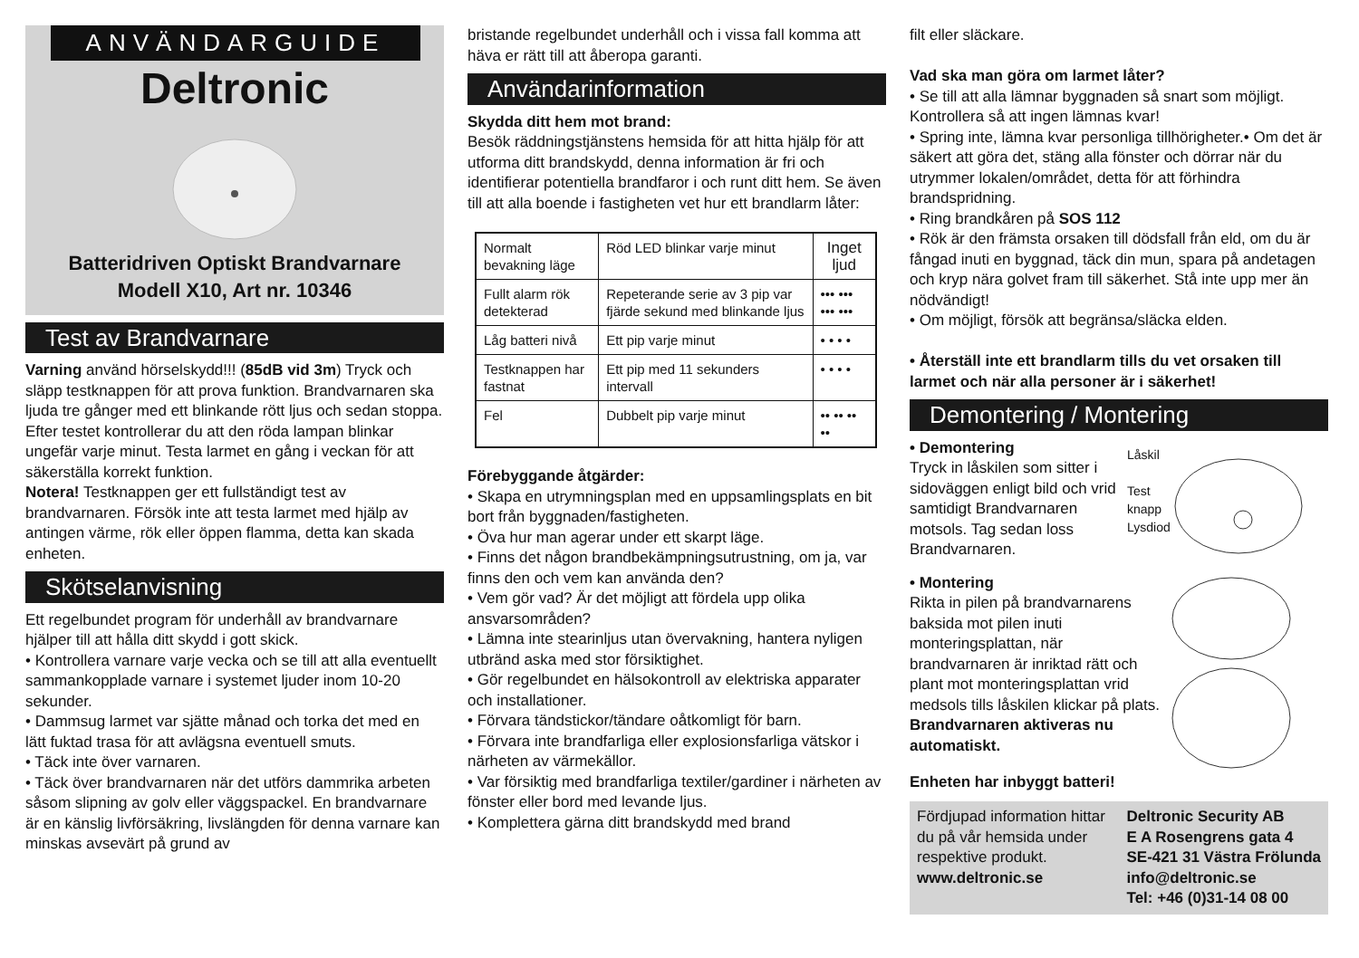ANVÄNDARGUIDE
Deltronic
Batteridriven Optiskt Brandvarnare
Modell X10, Art nr. 10346
Test av Brandvarnare
Varning använd hörselskydd!!! (85dB vid 3m) Tryck och släpp testknappen för att prova funktion. Brandvarnaren ska ljuda tre gånger med ett blinkande rött ljus och sedan stoppa. Efter testet kontrollerar du att den röda lampan blinkar ungefär varje minut. Testa larmet en gång i veckan för att säkerställa korrekt funktion.
Notera! Testknappen ger ett fullständigt test av brandvarnaren. Försök inte att testa larmet med hjälp av antingen värme, rök eller öppen flamma, detta kan skada enheten.
Skötselanvisning
Ett regelbundet program för underhåll av brandvarnare hjälper till att hålla ditt skydd i gott skick.
• Kontrollera varnare varje vecka och se till att alla eventuellt sammankopplade varnare i systemet ljuder inom 10-20 sekunder.
• Dammsug larmet var sjätte månad och torka det med en lätt fuktad trasa för att avlägsna eventuell smuts.
• Täck inte över varnaren.
• Täck över brandvarnaren när det utförs dammrika arbeten såsom slipning av golv eller väggspackel. En brandvarnare är en känslig livförsäkring, livslängden för denna varnare kan minskas avsevärt på grund av
bristande regelbundet underhåll och i vissa fall komma att häva er rätt till att åberopa garanti.
Användarinformation
Skydda ditt hem mot brand:
Besök räddningstjänstens hemsida för att hitta hjälp för att utforma ditt brandskydd, denna information är fri och identifierar potentiella brandfaror i och runt ditt hem. Se även till att alla boende i fastigheten vet hur ett brandlarm låter:
| Normalt bevakning läge | Röd LED blinkar varje minut | Inget ljud |
| Fullt alarm rök detekterad | Repeterande serie av 3 pip var fjärde sekund med blinkande ljus | ••• ••• ••• ••• |
| Låg batteri nivå | Ett pip varje minut | • • • • |
| Testknappen har fastnat | Ett pip med 11 sekunders intervall | • • • • |
| Fel | Dubbelt pip varje minut | •• •• •• •• |
Förebyggande åtgärder:
• Skapa en utrymningsplan med en uppsamlingsplats en bit bort från byggnaden/fastigheten.
• Öva hur man agerar under ett skarpt läge.
• Finns det någon brandbekämpningsutrustning, om ja, var finns den och vem kan använda den?
• Vem gör vad? Är det möjligt att fördela upp olika ansvarsområden?
• Lämna inte stearinljus utan övervakning, hantera nyligen utbränd aska med stor försiktighet.
• Gör regelbundet en hälsokontroll av elektriska apparater och installationer.
• Förvara tändstickor/tändare oåtkomligt för barn.
• Förvara inte brandfarliga eller explosionsfarliga vätskor i närheten av värmekällor.
• Var försiktig med brandfarliga textiler/gardiner i närheten av fönster eller bord med levande ljus.
• Komplettera gärna ditt brandskydd med brand
filt eller släckare.
Vad ska man göra om larmet låter?
• Se till att alla lämnar byggnaden så snart som möjligt. Kontrollera så att ingen lämnas kvar!
• Spring inte, lämna kvar personliga tillhörigheter.• Om det är säkert att göra det, stäng alla fönster och dörrar när du utrymmer lokalen/området, detta för att förhindra brandspridning.
• Ring brandkåren på SOS 112
• Rök är den främsta orsaken till dödsfall från eld, om du är fångad inuti en byggnad, täck din mun, spara på andetagen och kryp nära golvet fram till säkerhet. Stå inte upp mer än nödvändigt!
• Om möjligt, försök att begränsa/släcka elden.
• Återställ inte ett brandlarm tills du vet orsaken till larmet och när alla personer är i säkerhet!
Demontering / Montering
• Demontering
Tryck in låskilen som sitter i sidoväggen enligt bild och vrid samtidigt Brandvarnaren motsols. Tag sedan loss Brandvarnaren.
Låskil
Test
knapp
Lysdiod
• Montering
Rikta in pilen på brandvarnarens baksida mot pilen inuti monteringsplattan, när brandvarnaren är inriktad rätt och plant mot monteringsplattan vrid medsols tills låskilen klickar på plats. Brandvarnaren aktiveras nu automatiskt.
Enheten har inbyggt batteri!
Fördjupad information hittar du på vår hemsida under respektive produkt.
www.deltronic.se
Deltronic Security AB
E A Rosengrens gata 4
SE-421 31 Västra Frölunda
info@deltronic.se
Tel: +46 (0)31-14 08 00